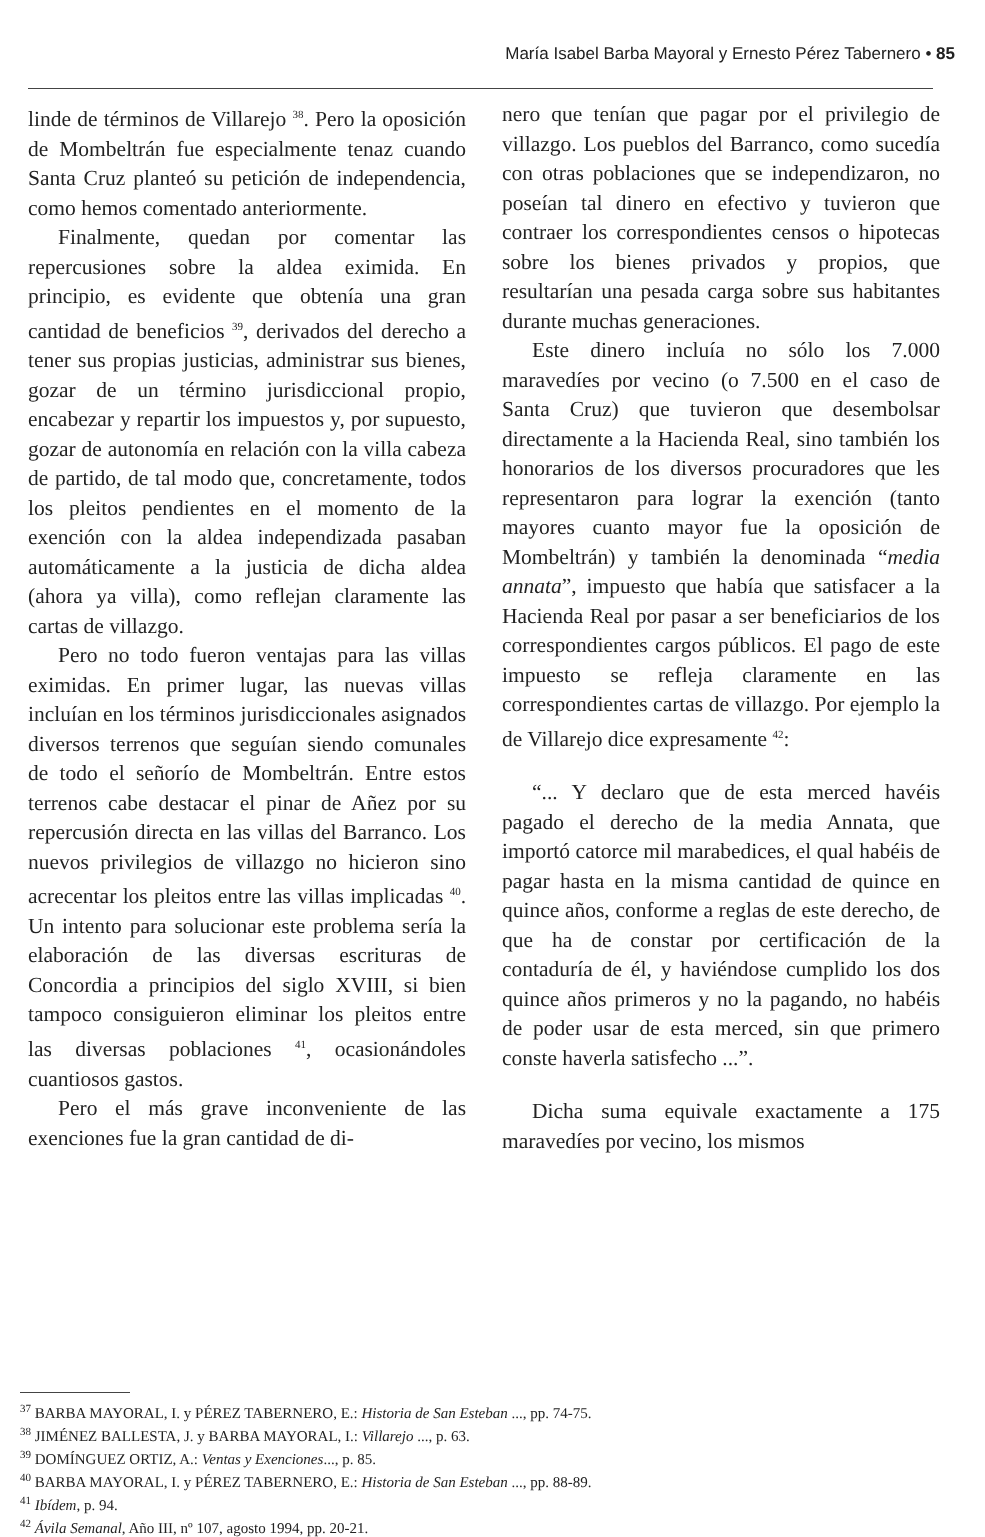María Isabel Barba Mayoral y Ernesto Pérez Tabernero • 85
linde de términos de Villarejo <sup>38</sup>. Pero la oposición de Mombeltrán fue especialmente tenaz cuando Santa Cruz planteó su petición de independencia, como hemos comentado anteriormente.
Finalmente, quedan por comentar las repercusiones sobre la aldea eximida. En principio, es evidente que obtenía una gran cantidad de beneficios <sup>39</sup>, derivados del derecho a tener sus propias justicias, administrar sus bienes, gozar de un término jurisdiccional propio, encabezar y repartir los impuestos y, por supuesto, gozar de autonomía en relación con la villa cabeza de partido, de tal modo que, concretamente, todos los pleitos pendientes en el momento de la exención con la aldea independizada pasaban automáticamente a la justicia de dicha aldea (ahora ya villa), como reflejan claramente las cartas de villazgo.
Pero no todo fueron ventajas para las villas eximidas. En primer lugar, las nuevas villas incluían en los términos jurisdiccionales asignados diversos terrenos que seguían siendo comunales de todo el señorío de Mombeltrán. Entre estos terrenos cabe destacar el pinar de Añez por su repercusión directa en las villas del Barranco. Los nuevos privilegios de villazgo no hicieron sino acrecentar los pleitos entre las villas implicadas <sup>40</sup>. Un intento para solucionar este problema sería la elaboración de las diversas escrituras de Concordia a principios del siglo XVIII, si bien tampoco consiguieron eliminar los pleitos entre las diversas poblaciones <sup>41</sup>, ocasionándoles cuantiosos gastos.
Pero el más grave inconveniente de las exenciones fue la gran cantidad de di-
nero que tenían que pagar por el privilegio de villazgo. Los pueblos del Barranco, como sucedía con otras poblaciones que se independizaron, no poseían tal dinero en efectivo y tuvieron que contraer los correspondientes censos o hipotecas sobre los bienes privados y propios, que resultarían una pesada carga sobre sus habitantes durante muchas generaciones.
Este dinero incluía no sólo los 7.000 maravedíes por vecino (o 7.500 en el caso de Santa Cruz) que tuvieron que desembolsar directamente a la Hacienda Real, sino también los honorarios de los diversos procuradores que les representaron para lograr la exención (tanto mayores cuanto mayor fue la oposición de Mombeltrán) y también la denominada “media annata”, impuesto que había que satisfacer a la Hacienda Real por pasar a ser beneficiarios de los correspondientes cargos públicos. El pago de este impuesto se refleja claramente en las correspondientes cartas de villazgo. Por ejemplo la de Villarejo dice expresamente <sup>42</sup>:
“... Y declaro que de esta merced havéis pagado el derecho de la media Annata, que importó catorce mil marabedices, el qual habéis de pagar hasta en la misma cantidad de quince en quince años, conforme a reglas de este derecho, de que ha de constar por certificación de la contaduría de él, y haviéndose cumplido los dos quince años primeros y no la pagando, no habéis de poder usar de esta merced, sin que primero conste haverla satisfecho ...”.
Dicha suma equivale exactamente a 175 maravedíes por vecino, los mismos
<sup>37</sup> BARBA MAYORAL, I. y PÉREZ TABERNERO, E.: Historia de San Esteban ..., pp. 74-75.
<sup>38</sup> JIMÉNEZ BALLESTA, J. y BARBA MAYORAL, I.: Villarejo ..., p. 63.
<sup>39</sup> DOMÍNGUEZ ORTIZ, A.: Ventas y Exenciones..., p. 85.
<sup>40</sup> BARBA MAYORAL, I. y PÉREZ TABERNERO, E.: Historia de San Esteban ..., pp. 88-89.
<sup>41</sup> Ibídem, p. 94.
<sup>42</sup> Ávila Semanal, Año III, nº 107, agosto 1994, pp. 20-21.